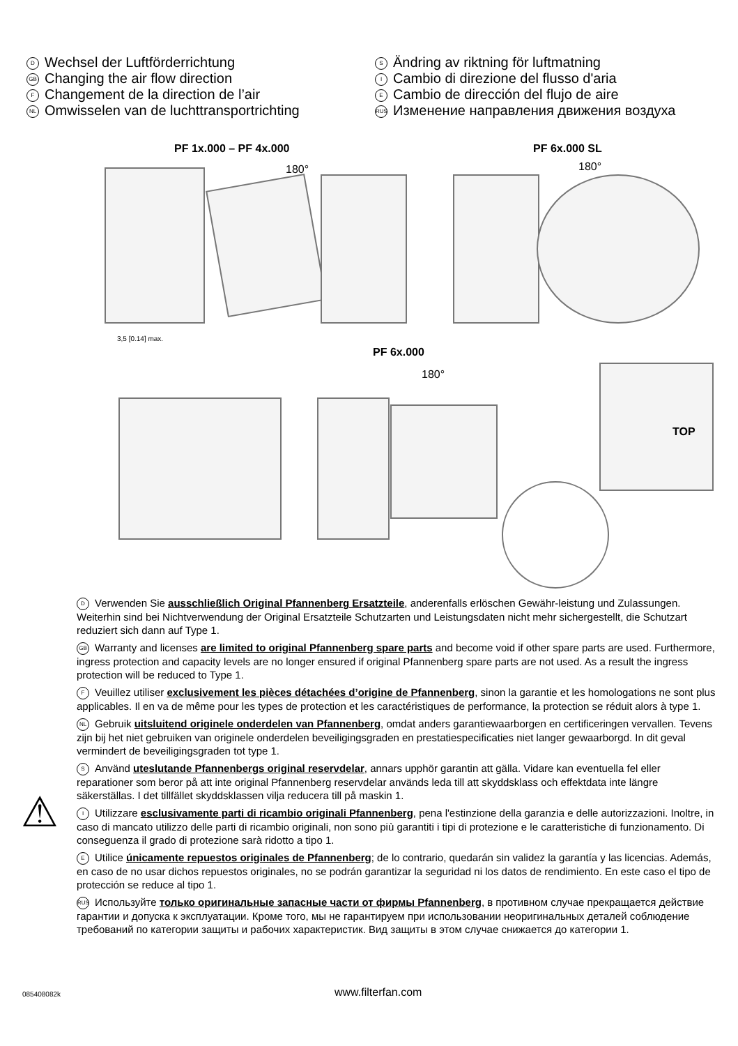D Wechsel der Luftförderrichtung
GB Changing the air flow direction
F Changement de la direction de l’air
NL Omwisselen van de luchttransportrichting
S Ändring av riktning för luftmatning
I Cambio di direzione del flusso d'aria
E Cambio de dirección del flujo de aire
RUS Изменение направления движения воздуха
PF 1x.000 – PF 4x.000
180°
PF 6x.000 SL
180°
3,5 [0.14] max.
PF 6x.000
180°
TOP
D Verwenden Sie ausschließlich Original Pfannenberg Ersatzteile, anderenfalls erlöschen Gewähr-leistung und Zulassungen. Weiterhin sind bei Nichtverwendung der Original Ersatzteile Schutzarten und Leistungsdaten nicht mehr sichergestellt, die Schutzart reduziert sich dann auf Type 1.
GB Warranty and licenses are limited to original Pfannenberg spare parts and become void if other spare parts are used. Furthermore, ingress protection and capacity levels are no longer ensured if original Pfannenberg spare parts are not used. As a result the ingress protection will be reduced to Type 1.
F Veuillez utiliser exclusivement les pièces détachées d’origine de Pfannenberg, sinon la garantie et les homologations ne sont plus applicables. Il en va de même pour les types de protection et les caractéristiques de performance, la protection se réduit alors à type 1.
NL Gebruik uitsluitend originele onderdelen van Pfannenberg, omdat anders garantiewaarborgen en certificeringen vervallen. Tevens zijn bij het niet gebruiken van originele onderdelen beveiligingsgraden en prestatiespecificaties niet langer gewaarborgd. In dit geval vermindert de beveiligingsgraden tot type 1.
S Använd uteslutande Pfannenbergs original reservdelar, annars upphör garantin att gälla. Vidare kan eventuella fel eller reparationer som beror på att inte original Pfannenberg reservdelar används leda till att skyddsklass och effektdata inte längre säkerställas. I det tillfället skyddsklassen vilja reducera till på maskin 1.
I Utilizzare esclusivamente parti di ricambio originali Pfannenberg, pena l'estinzione della garanzia e delle autorizzazioni. Inoltre, in caso di mancato utilizzo delle parti di ricambio originali, non sono più garantiti i tipi di protezione e le caratteristiche di funzionamento. Di conseguenza il grado di protezione sarà ridotto a tipo 1.
E Utilice únicamente repuestos originales de Pfannenberg; de lo contrario, quedarán sin validez la garantía y las licencias. Además, en caso de no usar dichos repuestos originales, no se podrán garantizar la seguridad ni los datos de rendimiento. En este caso el tipo de protección se reduce al tipo 1.
RUS Используйте только оригинальные запасные части от фирмы Pfannenberg, в противном случае прекращается действие гарантии и допуска к эксплуатации. Кроме того, мы не гарантируем при использовании неоригинальных деталей соблюдение требований по категории защиты и рабочих характеристик. Вид защиты в этом случае снижается до категории 1.
⚠
085408082k www.filterfan.com